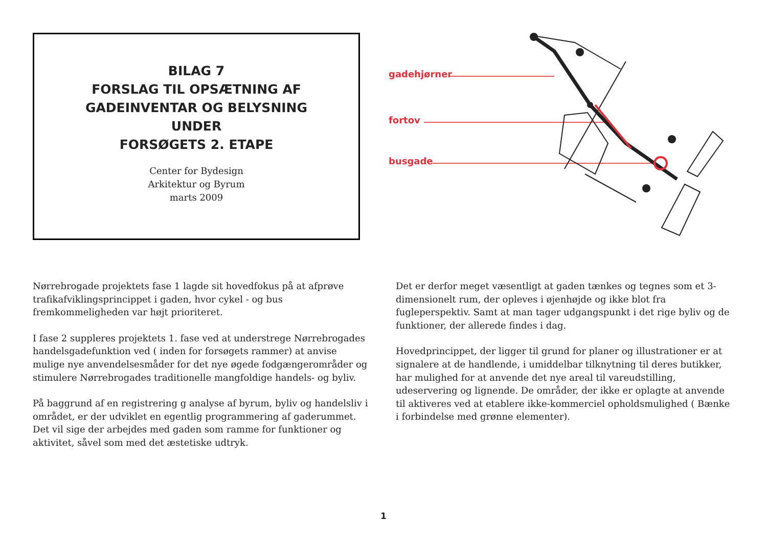BILAG 7
FORSLAG TIL OPSÆTNING AF
GADEINVENTAR OG BELYSNING
UNDER
FORSØGETS 2. ETAPE
Center for Bydesign
Arkitektur og Byrum
marts 2009
gadehjørner
fortov
busgade
Nørrebrogade projektets fase 1 lagde sit hovedfokus på at afprøve trafikafviklingsprincippet i gaden, hvor cykel - og bus fremkommeligheden var højt prioriteret.
I fase 2 suppleres projektets 1. fase ved at understrege Nørrebrogades handelsgadefunktion ved ( inden for forsøgets rammer) at anvise mulige nye anvendelsesmåder for det nye øgede fodgængerområder og stimulere Nørrebrogades traditionelle mangfoldige handels- og byliv.
På baggrund af en registrering g analyse af byrum, byliv og handelsliv i området, er der udviklet en egentlig programmering af gaderummet. Det vil sige der arbejdes med gaden som ramme for funktioner og aktivitet, såvel som med det æstetiske udtryk.
Det er derfor meget væsentligt at gaden tænkes og tegnes som et 3-dimensionelt rum, der opleves i øjenhøjde og ikke blot fra fugleperspektiv. Samt at man tager udgangspunkt i det rige byliv og de funktioner, der allerede findes i dag.
Hovedprincippet, der ligger til grund for planer og illustrationer er at signalere at de handlende, i umiddelbar tilknytning til deres butikker, har mulighed for at anvende det nye areal til vareudstilling, udeservering og lignende. De områder, der ikke er oplagte at anvende til aktiveres ved at etablere ikke-kommerciel opholdsmulighed ( Bænke i forbindelse med grønne elementer).
1